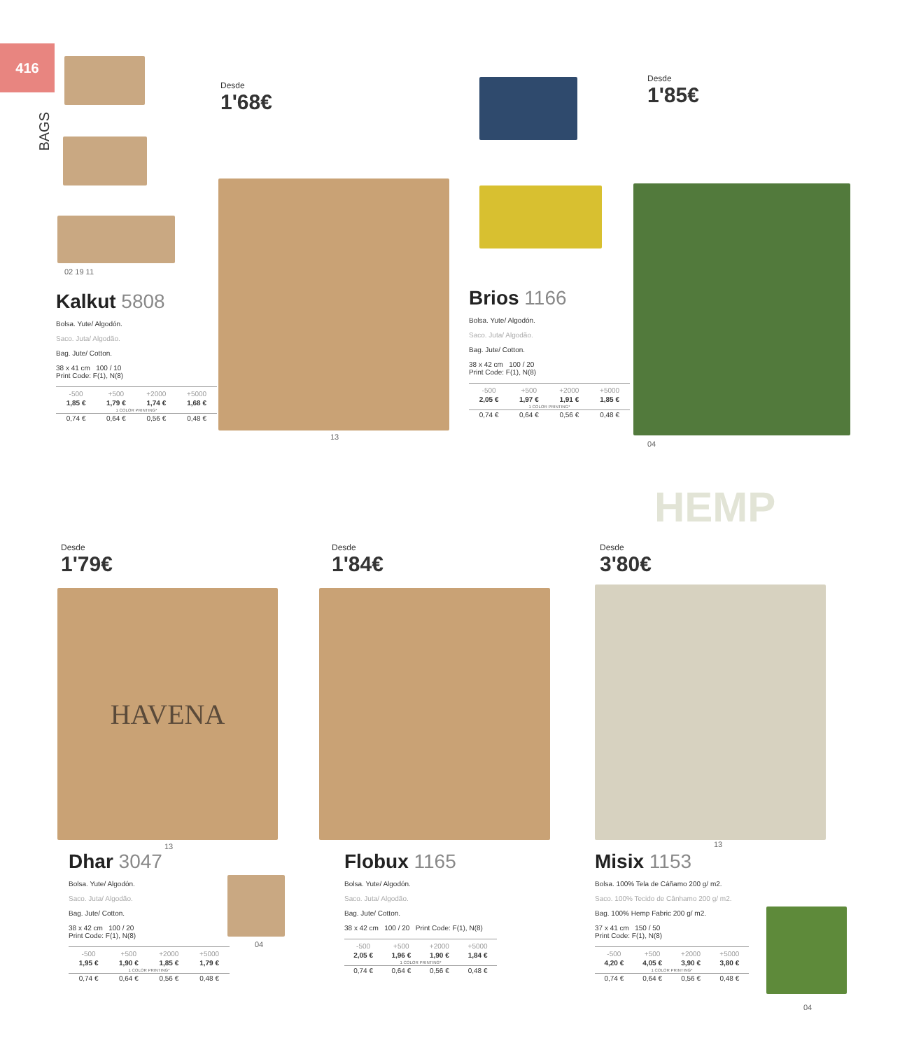416
BAGS
02 19 11
HAVENA
HEMP
Desde
1'68€
Desde
1'85€
Desde
1'79€
Desde
1'84€
Desde
3'80€
Kalkut 5808
Bolsa. Yute/ Algodón.
Saco. Juta/ Algodão.
Bag. Jute/ Cotton.
38 x 41 cm 100 / 10
Print Code: F(1), N(8)
| -500 | +500 | +2000 | +5000 |
| --- | --- | --- | --- |
| 1,85 € | 1,79 € | 1,74 € | 1,68 € |
| 1 COLOR PRINTING* | | | |
| 0,74 € | 0,64 € | 0,56 € | 0,48 € |
13
Brios 1166
Bolsa. Yute/ Algodón.
Saco. Juta/ Algodão.
Bag. Jute/ Cotton.
38 x 42 cm 100 / 20
Print Code: F(1), N(8)
| -500 | +500 | +2000 | +5000 |
| --- | --- | --- | --- |
| 2,05 € | 1,97 € | 1,91 € | 1,85 € |
| 1 COLOR PRINTING* | | | |
| 0,74 € | 0,64 € | 0,56 € | 0,48 € |
04
Dhar 3047
Bolsa. Yute/ Algodón.
Saco. Juta/ Algodão.
Bag. Jute/ Cotton.
38 x 42 cm 100 / 20
Print Code: F(1), N(8)
| -500 | +500 | +2000 | +5000 |
| --- | --- | --- | --- |
| 1,95 € | 1,90 € | 1,85 € | 1,79 € |
| 1 COLOR PRINTING* | | | |
| 0,74 € | 0,64 € | 0,56 € | 0,48 € |
13
04
Flobux 1165
Bolsa. Yute/ Algodón.
Saco. Juta/ Algodão.
Bag. Jute/ Cotton.
38 x 42 cm 100 / 20 Print Code: F(1), N(8)
| -500 | +500 | +2000 | +5000 |
| --- | --- | --- | --- |
| 2,05 € | 1,96 € | 1,90 € | 1,84 € |
| 1 COLOR PRINTING* | | | |
| 0,74 € | 0,64 € | 0,56 € | 0,48 € |
Misix 1153
Bolsa. 100% Tela de Cáñamo 200 g/ m2.
Saco. 100% Tecido de Cânhamo 200 g/ m2.
Bag. 100% Hemp Fabric 200 g/ m2.
37 x 41 cm 150 / 50
Print Code: F(1), N(8)
| -500 | +500 | +2000 | +5000 |
| --- | --- | --- | --- |
| 4,20 € | 4,05 € | 3,90 € | 3,80 € |
| 1 COLOR PRINTING* | | | |
| 0,74 € | 0,64 € | 0,56 € | 0,48 € |
13
04